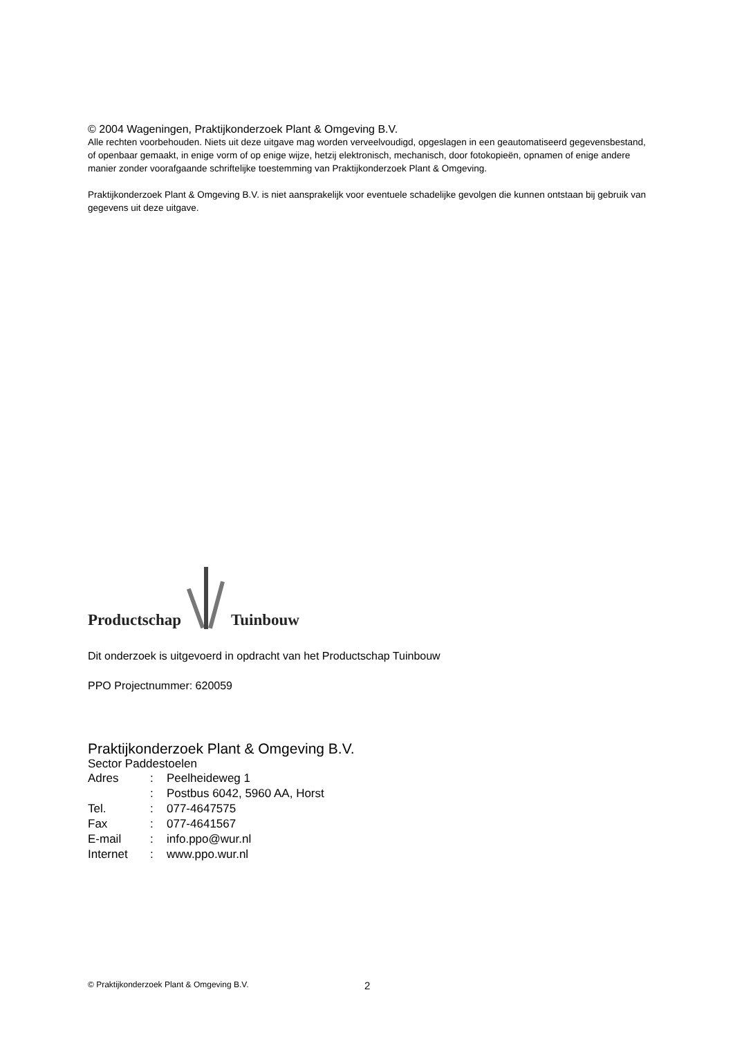© 2004 Wageningen, Praktijkonderzoek Plant & Omgeving B.V.
Alle rechten voorbehouden. Niets uit deze uitgave mag worden verveelvoudigd, opgeslagen in een geautomatiseerd gegevensbestand, of openbaar gemaakt, in enige vorm of op enige wijze, hetzij elektronisch, mechanisch, door fotokopieën, opnamen of enige andere manier zonder voorafgaande schriftelijke toestemming van Praktijkonderzoek Plant & Omgeving.
Praktijkonderzoek Plant & Omgeving B.V. is niet aansprakelijk voor eventuele schadelijke gevolgen die kunnen ontstaan bij gebruik van gegevens uit deze uitgave.
Productschap
Tuinbouw
Dit onderzoek is uitgevoerd in opdracht van het Productschap Tuinbouw
PPO Projectnummer: 620059
Praktijkonderzoek Plant & Omgeving B.V.
Sector Paddestoelen
| Adres | : | Peelheideweg 1 |
| | : | Postbus 6042, 5960 AA, Horst |
| Tel. | : | 077-4647575 |
| Fax | : | 077-4641567 |
| E-mail | : | info.ppo@wur.nl |
| Internet | : | www.ppo.wur.nl |
© Praktijkonderzoek Plant & Omgeving B.V. 2